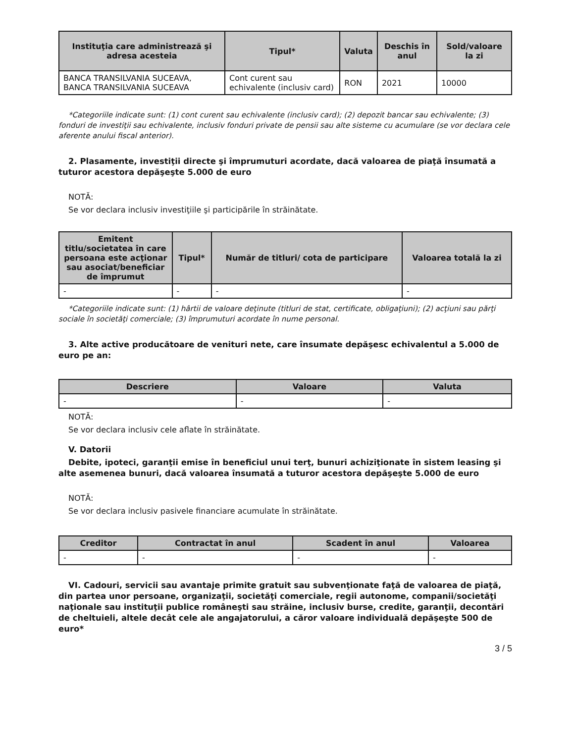| Instituţia care administrează şi adresa acesteia | Tipul* | Valuta | Deschis în anul | Sold/valoare la zi |
| --- | --- | --- | --- | --- |
| BANCA TRANSILVANIA SUCEAVA, BANCA TRANSILVANIA SUCEAVA | Cont curent sau echivalente (inclusiv card) | RON | 2021 | 10000 |
*Categoriile indicate sunt: (1) cont curent sau echivalente (inclusiv card); (2) depozit bancar sau echivalente; (3) fonduri de investiţii sau echivalente, inclusiv fonduri private de pensii sau alte sisteme cu acumulare (se vor declara cele aferente anului fiscal anterior).
2. Plasamente, investiţii directe şi împrumuturi acordate, dacă valoarea de piaţă însumată a tuturor acestora depăşeşte 5.000 de euro
NOTĂ:
Se vor declara inclusiv investiţiile şi participările în străinătate.
| Emitent titlu/societatea în care persoana este acţionar sau asociat/beneficiar de împrumut | Tipul* | Număr de titluri/ cota de participare | Valoarea totală la zi |
| --- | --- | --- | --- |
| - | - | - | - |
*Categoriile indicate sunt: (1) hârtii de valoare deţinute (titluri de stat, certificate, obligaţiuni); (2) acţiuni sau părţi sociale în societăţi comerciale; (3) împrumuturi acordate în nume personal.
3. Alte active producătoare de venituri nete, care însumate depăşesc echivalentul a 5.000 de euro pe an:
| Descriere | Valoare | Valuta |
| --- | --- | --- |
| - | - | - |
NOTĂ:
Se vor declara inclusiv cele aflate în străinătate.
V. Datorii
Debite, ipoteci, garanţii emise în beneficiul unui terţ, bunuri achiziţionate în sistem leasing şi alte asemenea bunuri, dacă valoarea însumată a tuturor acestora depăşeşte 5.000 de euro
NOTĂ:
Se vor declara inclusiv pasivele financiare acumulate în străinătate.
| Creditor | Contractat în anul | Scadent în anul | Valoarea |
| --- | --- | --- | --- |
| - | - | - | - |
VI. Cadouri, servicii sau avantaje primite gratuit sau subvenţionate faţă de valoarea de piaţă, din partea unor persoane, organizaţii, societăţi comerciale, regii autonome, companii/societăţi naţionale sau instituţii publice româneşti sau străine, inclusiv burse, credite, garanţii, decontări de cheltuieli, altele decât cele ale angajatorului, a căror valoare individuală depăşeşte 500 de euro*
3 / 5